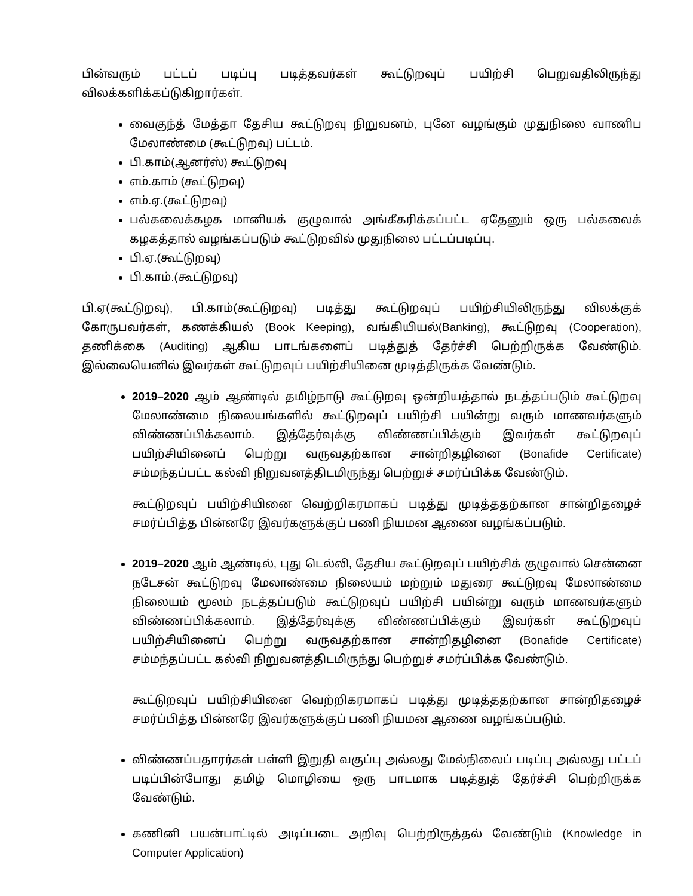பின்வரும் பட்டப் படிப்பு படித்தவர்கள் கூட்டுறவுப் பயிற்சி பெறுவதிலிருந்து விலக்களிக்கப்டுகிறார்கள்.
வைகுந்த் மேத்தா தேசிய கூட்டுறவு நிறுவனம், புனே வழங்கும் முதுநிலை வாணிப மேலாண்மை (கூட்டுறவு) பட்டம்.
பி.காம்(ஆனர்ஸ்) கூட்டுறவு
எம்.காம் (கூட்டுறவு)
எம்.ஏ.(கூட்டுறவு)
பல்கலைக்கழக மானியக் குழுவால் அங்கீகரிக்கப்பட்ட ஏதேனும் ஒரு பல்கலைக் கழகத்தால் வழங்கப்படும் கூட்டுறவில் முதுநிலை பட்டப்படிப்பு.
பி.ஏ.(கூட்டுறவு)
பி.காம்.(கூட்டுறவு)
பி.ஏ(கூட்டுறவு), பி.காம்(கூட்டுறவு) படித்து கூட்டுறவுப் பயிற்சியிலிருந்து விலக்குக் கோருபவர்கள், கணக்கியல் (Book Keeping), வங்கியியல்(Banking), கூட்டுறவு (Cooperation), தணிக்கை (Auditing) ஆகிய பாடங்களைப் படித்துத் தேர்ச்சி பெற்றிருக்க வேண்டும். இல்லையெனில் இவர்கள் கூட்டுறவுப் பயிற்சியினை முடித்திருக்க வேண்டும்.
2019–2020 ஆம் ஆண்டில் தமிழ்நாடு கூட்டுறவு ஒன்றியத்தால் நடத்தப்படும் கூட்டுறவு மேலாண்மை நிலையங்களில் கூட்டுறவுப் பயிற்சி பயின்று வரும் மாணவர்களும் விண்ணப்பிக்கலாம். இத்தேர்வுக்கு விண்ணப்பிக்கும் இவர்கள் கூட்டுறவுப் பயிற்சியினைப் பெற்று வருவதற்கான சான்றிதழினை (Bonafide Certificate) சம்மந்தப்பட்ட கல்வி நிறுவனத்திடமிருந்து பெற்றுச் சமர்ப்பிக்க வேண்டும்.
கூட்டுறவுப் பயிற்சியினை வெற்றிகரமாகப் படித்து முடித்ததற்கான சான்றிதழைச் சமர்ப்பித்த பின்னரே இவர்களுக்குப் பணி நியமன ஆணை வழங்கப்படும்.
2019–2020 ஆம் ஆண்டில், புது டெல்லி, தேசிய கூட்டுறவுப் பயிற்சிக் குழுவால் சென்னை நடேசன் கூட்டுறவு மேலாண்மை நிலையம் மற்றும் மதுரை கூட்டுறவு மேலாண்மை நிலையம் மூலம் நடத்தப்படும் கூட்டுறவுப் பயிற்சி பயின்று வரும் மாணவர்களும் விண்ணப்பிக்கலாம். இத்தேர்வுக்கு விண்ணப்பிக்கும் இவர்கள் கூட்டுறவுப் பயிற்சியினைப் பெற்று வருவதற்கான சான்றிதழினை (Bonafide Certificate) சம்மந்தப்பட்ட கல்வி நிறுவனத்திடமிருந்து பெற்றுச் சமர்ப்பிக்க வேண்டும்.
கூட்டுறவுப் பயிற்சியினை வெற்றிகரமாகப் படித்து முடித்ததற்கான சான்றிதழைச் சமர்ப்பித்த பின்னரே இவர்களுக்குப் பணி நியமன ஆணை வழங்கப்படும்.
விண்ணப்பதாரர்கள் பள்ளி இறுதி வகுப்பு அல்லது மேல்நிலைப் படிப்பு அல்லது பட்டப் படிப்பின்போது தமிழ் மொழியை ஒரு பாடமாக படித்துத் தேர்ச்சி பெற்றிருக்க வேண்டும்.
கணினி பயன்பாட்டில் அடிப்படை அறிவு பெற்றிருத்தல் வேண்டும் (Knowledge in Computer Application)